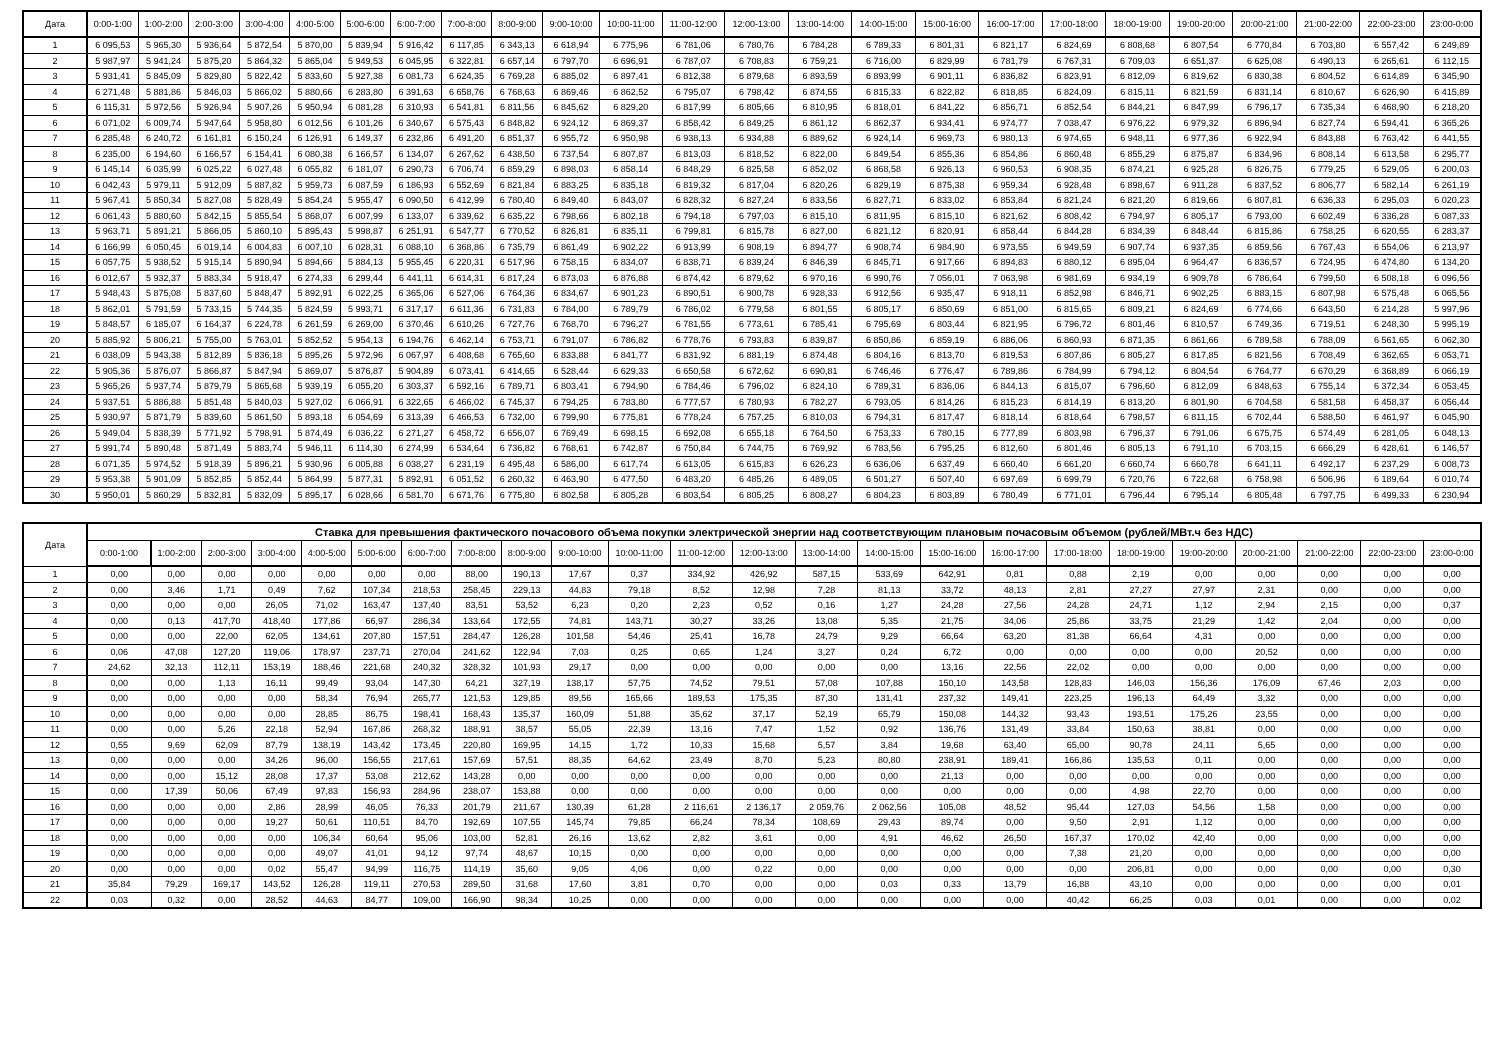| Дата | 0:00-1:00 | 1:00-2:00 | 2:00-3:00 | 3:00-4:00 | 4:00-5:00 | 5:00-6:00 | 6:00-7:00 | 7:00-8:00 | 8:00-9:00 | 9:00-10:00 | 10:00-11:00 | 11:00-12:00 | 12:00-13:00 | 13:00-14:00 | 14:00-15:00 | 15:00-16:00 | 16:00-17:00 | 17:00-18:00 | 18:00-19:00 | 19:00-20:00 | 20:00-21:00 | 21:00-22:00 | 22:00-23:00 | 23:00-0:00 |
| --- | --- | --- | --- | --- | --- | --- | --- | --- | --- | --- | --- | --- | --- | --- | --- | --- | --- | --- | --- | --- | --- | --- | --- | --- |
| 1 | 6 095,53 | 5 965,30 | 5 936,64 | 5 872,54 | 5 870,00 | 5 839,94 | 5 916,42 | 6 117,85 | 6 343,13 | 6 618,94 | 6 775,96 | 6 781,06 | 6 780,76 | 6 784,28 | 6 789,33 | 6 801,31 | 6 821,17 | 6 824,69 | 6 808,68 | 6 807,54 | 6 770,84 | 6 703,80 | 6 557,42 | 6 249,89 |
| 2 | 5 987,97 | 5 941,24 | 5 875,20 | 5 864,32 | 5 865,04 | 5 949,53 | 6 045,95 | 6 322,81 | 6 657,14 | 6 797,70 | 6 696,91 | 6 787,07 | 6 708,83 | 6 759,21 | 6 716,00 | 6 829,99 | 6 781,79 | 6 767,31 | 6 709,03 | 6 651,37 | 6 625,08 | 6 490,13 | 6 265,61 | 6 112,15 |
| 3 | 5 931,41 | 5 845,09 | 5 829,80 | 5 822,42 | 5 833,60 | 5 927,38 | 6 081,73 | 6 624,35 | 6 769,28 | 6 885,02 | 6 897,41 | 6 812,38 | 6 879,68 | 6 893,59 | 6 893,99 | 6 901,11 | 6 836,82 | 6 823,91 | 6 812,09 | 6 819,62 | 6 830,38 | 6 804,52 | 6 614,89 | 6 345,90 |
| 4 | 6 271,48 | 5 881,86 | 5 846,03 | 5 866,02 | 5 880,66 | 6 283,80 | 6 391,63 | 6 658,76 | 6 768,63 | 6 869,46 | 6 862,52 | 6 795,07 | 6 798,42 | 6 874,55 | 6 815,33 | 6 822,82 | 6 818,85 | 6 824,09 | 6 815,11 | 6 821,59 | 6 831,14 | 6 810,67 | 6 626,90 | 6 415,89 |
| 5 | 6 115,31 | 5 972,56 | 5 926,94 | 5 907,26 | 5 950,94 | 6 081,28 | 6 310,93 | 6 541,81 | 6 811,56 | 6 845,62 | 6 829,20 | 6 817,99 | 6 805,66 | 6 810,95 | 6 818,01 | 6 841,22 | 6 856,71 | 6 852,54 | 6 844,21 | 6 847,99 | 6 796,17 | 6 735,34 | 6 468,90 | 6 218,20 |
| 6 | 6 071,02 | 6 009,74 | 5 947,64 | 5 958,80 | 6 012,56 | 6 101,26 | 6 340,67 | 6 575,43 | 6 848,82 | 6 924,12 | 6 869,37 | 6 858,42 | 6 849,25 | 6 861,12 | 6 862,37 | 6 934,41 | 6 974,77 | 7 038,47 | 6 976,22 | 6 979,32 | 6 896,94 | 6 827,74 | 6 594,41 | 6 365,26 |
| 7 | 6 285,48 | 6 240,72 | 6 161,81 | 6 150,24 | 6 126,91 | 6 149,37 | 6 232,86 | 6 491,20 | 6 851,37 | 6 955,72 | 6 950,98 | 6 938,13 | 6 934,88 | 6 889,62 | 6 924,14 | 6 969,73 | 6 980,13 | 6 974,65 | 6 948,11 | 6 977,36 | 6 922,94 | 6 843,88 | 6 763,42 | 6 441,55 |
| 8 | 6 235,00 | 6 194,60 | 6 166,57 | 6 154,41 | 6 080,38 | 6 166,57 | 6 134,07 | 6 267,62 | 6 438,50 | 6 737,54 | 6 807,87 | 6 813,03 | 6 818,52 | 6 822,00 | 6 849,54 | 6 855,36 | 6 854,86 | 6 860,48 | 6 855,29 | 6 875,87 | 6 834,96 | 6 808,14 | 6 613,58 | 6 295,77 |
| 9 | 6 145,14 | 6 035,99 | 6 025,22 | 6 027,48 | 6 055,82 | 6 181,07 | 6 290,73 | 6 706,74 | 6 859,29 | 6 898,03 | 6 858,14 | 6 848,29 | 6 825,58 | 6 852,02 | 6 868,58 | 6 926,13 | 6 960,53 | 6 908,35 | 6 874,21 | 6 925,28 | 6 826,75 | 6 779,25 | 6 529,05 | 6 200,03 |
| 10 | 6 042,43 | 5 979,11 | 5 912,09 | 5 887,82 | 5 959,73 | 6 087,59 | 6 186,93 | 6 552,69 | 6 821,84 | 6 883,25 | 6 835,18 | 6 819,32 | 6 817,04 | 6 820,26 | 6 829,19 | 6 875,38 | 6 959,34 | 6 928,48 | 6 898,67 | 6 911,28 | 6 837,52 | 6 806,77 | 6 582,14 | 6 261,19 |
| 11 | 5 967,41 | 5 850,34 | 5 827,08 | 5 828,49 | 5 854,24 | 5 955,47 | 6 090,50 | 6 412,99 | 6 780,40 | 6 849,40 | 6 843,07 | 6 828,32 | 6 827,24 | 6 833,56 | 6 827,71 | 6 833,02 | 6 853,84 | 6 821,24 | 6 821,20 | 6 819,66 | 6 807,81 | 6 636,33 | 6 295,03 | 6 020,23 |
| 12 | 6 061,43 | 5 880,60 | 5 842,15 | 5 855,54 | 5 868,07 | 6 007,99 | 6 133,07 | 6 339,62 | 6 635,22 | 6 798,66 | 6 802,18 | 6 794,18 | 6 797,03 | 6 815,10 | 6 811,95 | 6 815,10 | 6 821,62 | 6 808,42 | 6 794,97 | 6 805,17 | 6 793,00 | 6 602,49 | 6 336,28 | 6 087,33 |
| 13 | 5 963,71 | 5 891,21 | 5 866,05 | 5 860,10 | 5 895,43 | 5 998,87 | 6 251,91 | 6 547,77 | 6 770,52 | 6 826,81 | 6 835,11 | 6 799,81 | 6 815,78 | 6 827,00 | 6 821,12 | 6 820,91 | 6 858,44 | 6 844,28 | 6 834,39 | 6 848,44 | 6 815,86 | 6 758,25 | 6 620,55 | 6 283,37 |
| 14 | 6 166,99 | 6 050,45 | 6 019,14 | 6 004,83 | 6 007,10 | 6 028,31 | 6 088,10 | 6 368,86 | 6 735,79 | 6 861,49 | 6 902,22 | 6 913,99 | 6 908,19 | 6 894,77 | 6 908,74 | 6 984,90 | 6 973,55 | 6 949,59 | 6 907,74 | 6 937,35 | 6 859,56 | 6 767,43 | 6 554,06 | 6 213,97 |
| 15 | 6 057,75 | 5 938,52 | 5 915,14 | 5 890,94 | 5 894,66 | 5 884,13 | 5 955,45 | 6 220,31 | 6 517,96 | 6 758,15 | 6 834,07 | 6 838,71 | 6 839,24 | 6 846,39 | 6 845,71 | 6 917,66 | 6 894,83 | 6 880,12 | 6 895,04 | 6 964,47 | 6 836,57 | 6 724,95 | 6 474,80 | 6 134,20 |
| 16 | 6 012,67 | 5 932,37 | 5 883,34 | 5 918,47 | 6 274,33 | 6 299,44 | 6 441,11 | 6 614,31 | 6 817,24 | 6 873,03 | 6 876,88 | 6 874,42 | 6 879,62 | 6 970,16 | 6 990,76 | 7 056,01 | 7 063,98 | 6 981,69 | 6 934,19 | 6 909,78 | 6 786,64 | 6 799,50 | 6 508,18 | 6 096,56 |
| 17 | 5 948,43 | 5 875,08 | 5 837,60 | 5 848,47 | 5 892,91 | 6 022,25 | 6 365,06 | 6 527,06 | 6 764,36 | 6 834,67 | 6 901,23 | 6 890,51 | 6 900,78 | 6 928,33 | 6 912,56 | 6 935,47 | 6 918,11 | 6 852,98 | 6 846,71 | 6 902,25 | 6 883,15 | 6 807,98 | 6 575,48 | 6 065,56 |
| 18 | 5 862,01 | 5 791,59 | 5 733,15 | 5 744,35 | 5 824,59 | 5 993,71 | 6 317,17 | 6 611,36 | 6 731,83 | 6 784,00 | 6 789,79 | 6 786,02 | 6 779,58 | 6 801,55 | 6 805,17 | 6 850,69 | 6 851,00 | 6 815,65 | 6 809,21 | 6 824,69 | 6 774,66 | 6 643,50 | 6 214,28 | 5 997,96 |
| 19 | 5 848,57 | 6 185,07 | 6 164,37 | 6 224,78 | 6 261,59 | 6 269,00 | 6 370,46 | 6 610,26 | 6 727,76 | 6 768,70 | 6 796,27 | 6 781,55 | 6 773,61 | 6 785,41 | 6 795,69 | 6 803,44 | 6 821,95 | 6 796,72 | 6 801,46 | 6 810,57 | 6 749,36 | 6 719,51 | 6 248,30 | 5 995,19 |
| 20 | 5 885,92 | 5 806,21 | 5 755,00 | 5 763,01 | 5 852,52 | 5 954,13 | 6 194,76 | 6 462,14 | 6 753,71 | 6 791,07 | 6 786,82 | 6 778,76 | 6 793,83 | 6 839,87 | 6 850,86 | 6 859,19 | 6 886,06 | 6 860,93 | 6 871,35 | 6 861,66 | 6 789,58 | 6 788,09 | 6 561,65 | 6 062,30 |
| 21 | 6 038,09 | 5 943,38 | 5 812,89 | 5 836,18 | 5 895,26 | 5 972,96 | 6 067,97 | 6 408,68 | 6 765,60 | 6 833,88 | 6 841,77 | 6 831,92 | 6 881,19 | 6 874,48 | 6 804,16 | 6 813,70 | 6 819,53 | 6 807,86 | 6 805,27 | 6 817,85 | 6 821,56 | 6 708,49 | 6 362,65 | 6 053,71 |
| 22 | 5 905,36 | 5 876,07 | 5 866,87 | 5 847,94 | 5 869,07 | 5 876,87 | 5 904,89 | 6 073,41 | 6 414,65 | 6 528,44 | 6 629,33 | 6 650,58 | 6 672,62 | 6 690,81 | 6 746,46 | 6 776,47 | 6 789,86 | 6 784,99 | 6 794,12 | 6 804,54 | 6 764,77 | 6 670,29 | 6 368,89 | 6 066,19 |
| 23 | 5 965,26 | 5 937,74 | 5 879,79 | 5 865,68 | 5 939,19 | 6 055,20 | 6 303,37 | 6 592,16 | 6 789,71 | 6 803,41 | 6 794,90 | 6 784,46 | 6 796,02 | 6 824,10 | 6 789,31 | 6 836,06 | 6 844,13 | 6 815,07 | 6 796,60 | 6 812,09 | 6 848,63 | 6 755,14 | 6 372,34 | 6 053,45 |
| 24 | 5 937,51 | 5 886,88 | 5 851,48 | 5 840,03 | 5 927,02 | 6 066,91 | 6 322,65 | 6 466,02 | 6 745,37 | 6 794,25 | 6 783,80 | 6 777,57 | 6 780,93 | 6 782,27 | 6 793,05 | 6 814,26 | 6 815,23 | 6 814,19 | 6 813,20 | 6 801,90 | 6 704,58 | 6 581,58 | 6 458,37 | 6 056,44 |
| 25 | 5 930,97 | 5 871,79 | 5 839,60 | 5 861,50 | 5 893,18 | 6 054,69 | 6 313,39 | 6 466,53 | 6 732,00 | 6 799,90 | 6 775,81 | 6 778,24 | 6 757,25 | 6 810,03 | 6 794,31 | 6 817,47 | 6 818,14 | 6 818,64 | 6 798,57 | 6 811,15 | 6 702,44 | 6 588,50 | 6 461,97 | 6 045,90 |
| 26 | 5 949,04 | 5 838,39 | 5 771,92 | 5 798,91 | 5 874,49 | 6 036,22 | 6 271,27 | 6 458,72 | 6 656,07 | 6 769,49 | 6 698,15 | 6 692,08 | 6 655,18 | 6 764,50 | 6 753,33 | 6 780,15 | 6 777,89 | 6 803,98 | 6 796,37 | 6 791,06 | 6 675,75 | 6 574,49 | 6 281,05 | 6 048,13 |
| 27 | 5 991,74 | 5 890,48 | 5 871,49 | 5 883,74 | 5 946,11 | 6 114,30 | 6 274,99 | 6 534,64 | 6 736,82 | 6 768,61 | 6 742,87 | 6 750,84 | 6 744,75 | 6 769,92 | 6 783,56 | 6 795,25 | 6 812,60 | 6 801,46 | 6 805,13 | 6 791,10 | 6 703,15 | 6 666,29 | 6 428,61 | 6 146,57 |
| 28 | 6 071,35 | 5 974,52 | 5 918,39 | 5 896,21 | 5 930,96 | 6 005,88 | 6 038,27 | 6 231,19 | 6 495,48 | 6 586,00 | 6 617,74 | 6 613,05 | 6 615,83 | 6 626,23 | 6 636,06 | 6 637,49 | 6 660,40 | 6 661,20 | 6 660,74 | 6 660,78 | 6 641,11 | 6 492,17 | 6 237,29 | 6 008,73 |
| 29 | 5 953,38 | 5 901,09 | 5 852,85 | 5 852,44 | 5 864,99 | 5 877,31 | 5 892,91 | 6 051,52 | 6 260,32 | 6 463,90 | 6 477,50 | 6 483,20 | 6 485,26 | 6 489,05 | 6 501,27 | 6 507,40 | 6 697,69 | 6 699,79 | 6 720,76 | 6 722,68 | 6 758,98 | 6 506,96 | 6 189,64 | 6 010,74 |
| 30 | 5 950,01 | 5 860,29 | 5 832,81 | 5 832,09 | 5 895,17 | 6 028,66 | 6 581,70 | 6 671,76 | 6 775,80 | 6 802,58 | 6 805,28 | 6 803,54 | 6 805,25 | 6 808,27 | 6 804,23 | 6 803,89 | 6 780,49 | 6 771,01 | 6 796,44 | 6 795,14 | 6 805,48 | 6 797,75 | 6 499,33 | 6 230,94 |
| Дата | Ставка для превышения фактического почасового объема покупки электрической энергии над соответствующим плановым почасовым объемом (рублей/МВт.ч без НДС) | | | | | | | | | | | | | | | | | | | | | | | |
| --- | --- | --- | --- | --- | --- | --- | --- | --- | --- | --- | --- | --- | --- | --- | --- | --- | --- | --- | --- | --- | --- | --- | --- | --- |
| | 0:00-1:00 | 1:00-2:00 | 2:00-3:00 | 3:00-4:00 | 4:00-5:00 | 5:00-6:00 | 6:00-7:00 | 7:00-8:00 | 8:00-9:00 | 9:00-10:00 | 10:00-11:00 | 11:00-12:00 | 12:00-13:00 | 13:00-14:00 | 14:00-15:00 | 15:00-16:00 | 16:00-17:00 | 17:00-18:00 | 18:00-19:00 | 19:00-20:00 | 20:00-21:00 | 21:00-22:00 | 22:00-23:00 | 23:00-0:00 |
| 1 | 0,00 | 0,00 | 0,00 | 0,00 | 0,00 | 0,00 | 0,00 | 88,00 | 190,13 | 17,67 | 0,37 | 334,92 | 426,92 | 587,15 | 533,69 | 642,91 | 0,81 | 0,88 | 2,19 | 0,00 | 0,00 | 0,00 | 0,00 | 0,00 |
| 2 | 0,00 | 3,46 | 1,71 | 0,49 | 7,62 | 107,34 | 218,53 | 258,45 | 229,13 | 44,83 | 79,18 | 8,52 | 12,98 | 7,28 | 81,13 | 33,72 | 48,13 | 2,81 | 27,27 | 27,97 | 2,31 | 0,00 | 0,00 | 0,00 |
| 3 | 0,00 | 0,00 | 0,00 | 26,05 | 71,02 | 163,47 | 137,40 | 83,51 | 53,52 | 6,23 | 0,20 | 2,23 | 0,52 | 0,16 | 1,27 | 24,28 | 27,56 | 24,28 | 24,71 | 1,12 | 2,94 | 2,15 | 0,00 | 0,37 |
| 4 | 0,00 | 0,13 | 417,70 | 418,40 | 177,86 | 66,97 | 286,34 | 133,64 | 172,55 | 74,81 | 143,71 | 30,27 | 33,26 | 13,08 | 5,35 | 21,75 | 34,06 | 25,86 | 33,75 | 21,29 | 1,42 | 2,04 | 0,00 | 0,00 |
| 5 | 0,00 | 0,00 | 22,00 | 62,05 | 134,61 | 207,80 | 157,51 | 284,47 | 126,28 | 101,58 | 54,46 | 25,41 | 16,78 | 24,79 | 9,29 | 66,64 | 63,20 | 81,38 | 66,64 | 4,31 | 0,00 | 0,00 | 0,00 | 0,00 |
| 6 | 0,06 | 47,08 | 127,20 | 119,06 | 178,97 | 237,71 | 270,04 | 241,62 | 122,94 | 7,03 | 0,25 | 0,65 | 1,24 | 3,27 | 0,24 | 6,72 | 0,00 | 0,00 | 0,00 | 0,00 | 20,52 | 0,00 | 0,00 | 0,00 |
| 7 | 24,62 | 32,13 | 112,11 | 153,19 | 188,46 | 221,68 | 240,32 | 328,32 | 101,93 | 29,17 | 0,00 | 0,00 | 0,00 | 0,00 | 0,00 | 13,16 | 22,56 | 22,02 | 0,00 | 0,00 | 0,00 | 0,00 | 0,00 | 0,00 |
| 8 | 0,00 | 0,00 | 1,13 | 16,11 | 99,49 | 93,04 | 147,30 | 64,21 | 327,19 | 138,17 | 57,75 | 74,52 | 79,51 | 57,08 | 107,88 | 150,10 | 143,58 | 128,83 | 146,03 | 156,36 | 176,09 | 67,46 | 2,03 | 0,00 |
| 9 | 0,00 | 0,00 | 0,00 | 0,00 | 58,34 | 76,94 | 265,77 | 121,53 | 129,85 | 89,56 | 165,66 | 189,53 | 175,35 | 87,30 | 131,41 | 237,32 | 149,41 | 223,25 | 196,13 | 64,49 | 3,32 | 0,00 | 0,00 | 0,00 |
| 10 | 0,00 | 0,00 | 0,00 | 0,00 | 28,85 | 86,75 | 198,41 | 168,43 | 135,37 | 160,09 | 51,88 | 35,62 | 37,17 | 52,19 | 65,79 | 150,08 | 144,32 | 93,43 | 193,51 | 175,26 | 23,55 | 0,00 | 0,00 | 0,00 |
| 11 | 0,00 | 0,00 | 5,26 | 22,18 | 52,94 | 167,86 | 268,32 | 188,91 | 38,57 | 55,05 | 22,39 | 13,16 | 7,47 | 1,52 | 0,92 | 136,76 | 131,49 | 33,84 | 150,63 | 38,81 | 0,00 | 0,00 | 0,00 | 0,00 |
| 12 | 0,55 | 9,69 | 62,09 | 87,79 | 138,19 | 143,42 | 173,45 | 220,80 | 169,95 | 14,15 | 1,72 | 10,33 | 15,68 | 5,57 | 3,84 | 19,68 | 63,40 | 65,00 | 90,78 | 24,11 | 5,65 | 0,00 | 0,00 | 0,00 |
| 13 | 0,00 | 0,00 | 0,00 | 34,26 | 96,00 | 156,55 | 217,61 | 157,69 | 57,51 | 88,35 | 64,62 | 23,49 | 8,70 | 5,23 | 80,80 | 238,91 | 189,41 | 166,86 | 135,53 | 0,11 | 0,00 | 0,00 | 0,00 | 0,00 |
| 14 | 0,00 | 0,00 | 15,12 | 28,08 | 17,37 | 53,08 | 212,62 | 143,28 | 0,00 | 0,00 | 0,00 | 0,00 | 0,00 | 0,00 | 0,00 | 21,13 | 0,00 | 0,00 | 0,00 | 0,00 | 0,00 | 0,00 | 0,00 | 0,00 |
| 15 | 0,00 | 17,39 | 50,06 | 67,49 | 97,83 | 156,93 | 284,96 | 238,07 | 153,88 | 0,00 | 0,00 | 0,00 | 0,00 | 0,00 | 0,00 | 0,00 | 0,00 | 0,00 | 4,98 | 22,70 | 0,00 | 0,00 | 0,00 | 0,00 |
| 16 | 0,00 | 0,00 | 0,00 | 2,86 | 28,99 | 46,05 | 76,33 | 201,79 | 211,67 | 130,39 | 61,28 | 2 116,61 | 2 136,17 | 2 059,76 | 2 062,56 | 105,08 | 48,52 | 95,44 | 127,03 | 54,56 | 1,58 | 0,00 | 0,00 | 0,00 |
| 17 | 0,00 | 0,00 | 0,00 | 19,27 | 50,61 | 110,51 | 84,70 | 192,69 | 107,55 | 145,74 | 79,85 | 66,24 | 78,34 | 108,69 | 29,43 | 89,74 | 0,00 | 9,50 | 2,91 | 1,12 | 0,00 | 0,00 | 0,00 | 0,00 |
| 18 | 0,00 | 0,00 | 0,00 | 0,00 | 106,34 | 60,64 | 95,06 | 103,00 | 52,81 | 26,16 | 13,62 | 2,82 | 3,61 | 0,00 | 4,91 | 46,62 | 26,50 | 167,37 | 170,02 | 42,40 | 0,00 | 0,00 | 0,00 | 0,00 |
| 19 | 0,00 | 0,00 | 0,00 | 0,00 | 49,07 | 41,01 | 94,12 | 97,74 | 48,67 | 10,15 | 0,00 | 0,00 | 0,00 | 0,00 | 0,00 | 0,00 | 0,00 | 7,38 | 21,20 | 0,00 | 0,00 | 0,00 | 0,00 | 0,00 |
| 20 | 0,00 | 0,00 | 0,00 | 0,02 | 55,47 | 94,99 | 116,75 | 114,19 | 35,60 | 9,05 | 4,06 | 0,00 | 0,22 | 0,00 | 0,00 | 0,00 | 0,00 | 0,00 | 206,81 | 0,00 | 0,00 | 0,00 | 0,00 | 0,30 |
| 21 | 35,84 | 79,29 | 169,17 | 143,52 | 126,28 | 119,11 | 270,53 | 289,50 | 31,68 | 17,60 | 3,81 | 0,70 | 0,00 | 0,00 | 0,03 | 0,33 | 13,79 | 16,88 | 43,10 | 0,00 | 0,00 | 0,00 | 0,00 | 0,01 |
| 22 | 0,03 | 0,32 | 0,00 | 28,52 | 44,63 | 84,77 | 109,00 | 166,90 | 98,34 | 10,25 | 0,00 | 0,00 | 0,00 | 0,00 | 0,00 | 0,00 | 0,00 | 40,42 | 66,25 | 0,03 | 0,01 | 0,00 | 0,00 | 0,02 |